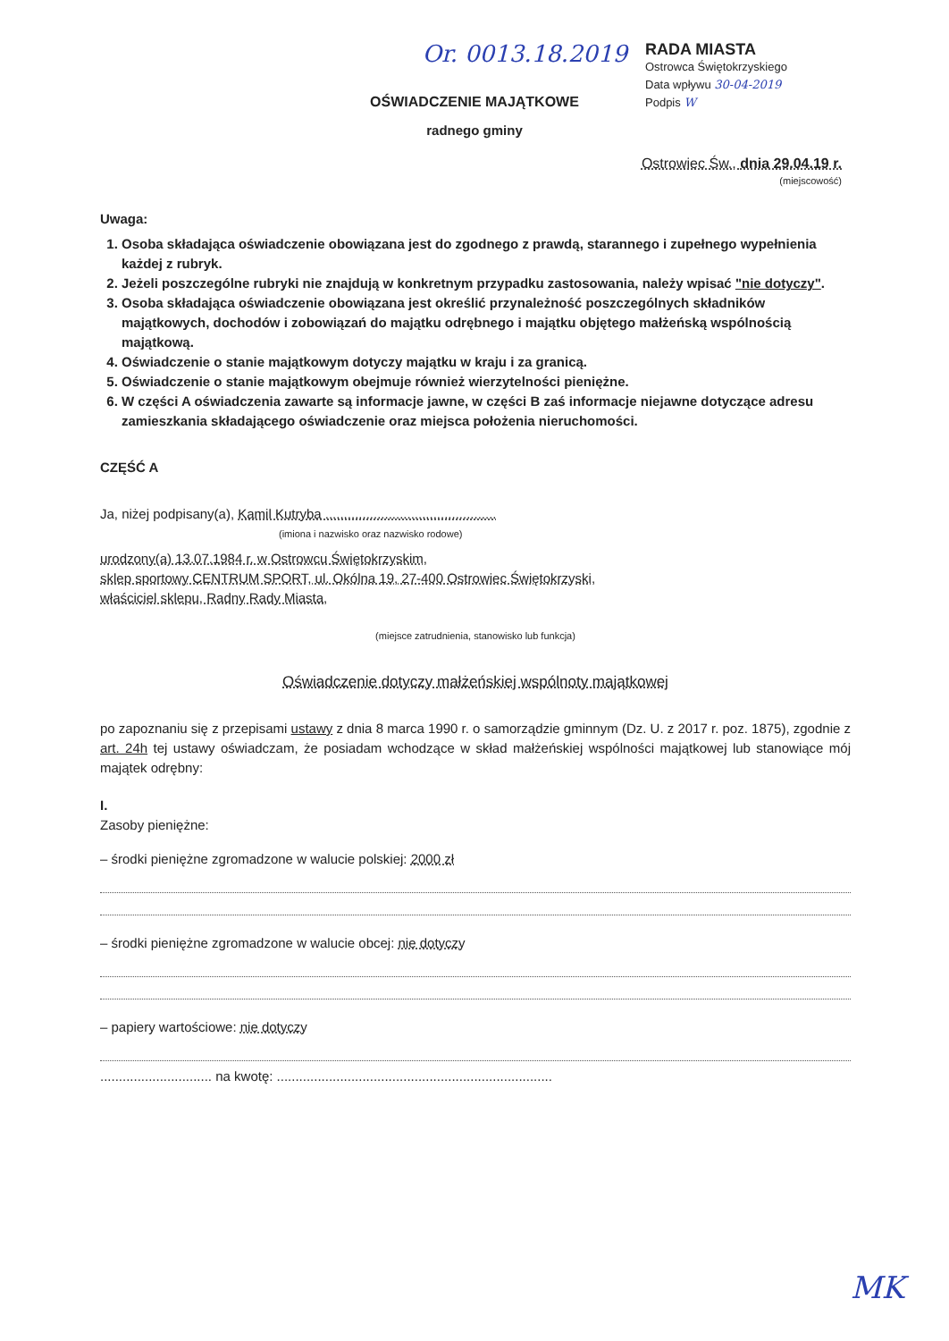Or. 0013.18.2019
RADA MIASTA
Ostrowca Świętokrzyskiego
Data wpływu 30-04-2019
Podpis W
OŚWIADCZENIE MAJĄTKOWE
radnego gminy
Ostrowiec Św., dnia 29.04.19 r.
(miejscowość)
Uwaga:
1. Osoba składająca oświadczenie obowiązana jest do zgodnego z prawdą, starannego i zupełnego wypełnienia każdej z rubryk.
2. Jeżeli poszczególne rubryki nie znajdują w konkretnym przypadku zastosowania, należy wpisać "nie dotyczy".
3. Osoba składająca oświadczenie obowiązana jest określić przynależność poszczególnych składników majątkowych, dochodów i zobowiązań do majątku odrębnego i majątku objętego małżeńską wspólnością majątkową.
4. Oświadczenie o stanie majątkowym dotyczy majątku w kraju i za granicą.
5. Oświadczenie o stanie majątkowym obejmuje również wierzytelności pieniężne.
6. W części A oświadczenia zawarte są informacje jawne, w części B zaś informacje niejawne dotyczące adresu zamieszkania składającego oświadczenie oraz miejsca położenia nieruchomości.
CZĘŚĆ A
Ja, niżej podpisany(a), Kamil Kutryba ..............................................
(imiona i nazwisko oraz nazwisko rodowe)
urodzony(a) 13.07.1984 r. w Ostrowcu Świętokrzyskim,
sklep sportowy CENTRUM SPORT, ul. Okólna 19, 27-400 Ostrowiec Świętokrzyski,
właściciel sklepu, Radny Rady Miasta,
(miejsce zatrudnienia, stanowisko lub funkcja)
Oświadczenie dotyczy małżeńskiej wspólnoty majątkowej
po zapoznaniu się z przepisami ustawy z dnia 8 marca 1990 r. o samorządzie gminnym (Dz. U. z 2017 r. poz. 1875), zgodnie z art. 24h tej ustawy oświadczam, że posiadam wchodzące w skład małżeńskiej wspólności majątkowej lub stanowiące mój majątek odrębny:
I.
Zasoby pieniężne:
– środki pieniężne zgromadzone w walucie polskiej: 2000 zł
– środki pieniężne zgromadzone w walucie obcej: nie dotyczy
– papiery wartościowe: nie dotyczy
.............................. na kwotę: ..........................................................................
MK